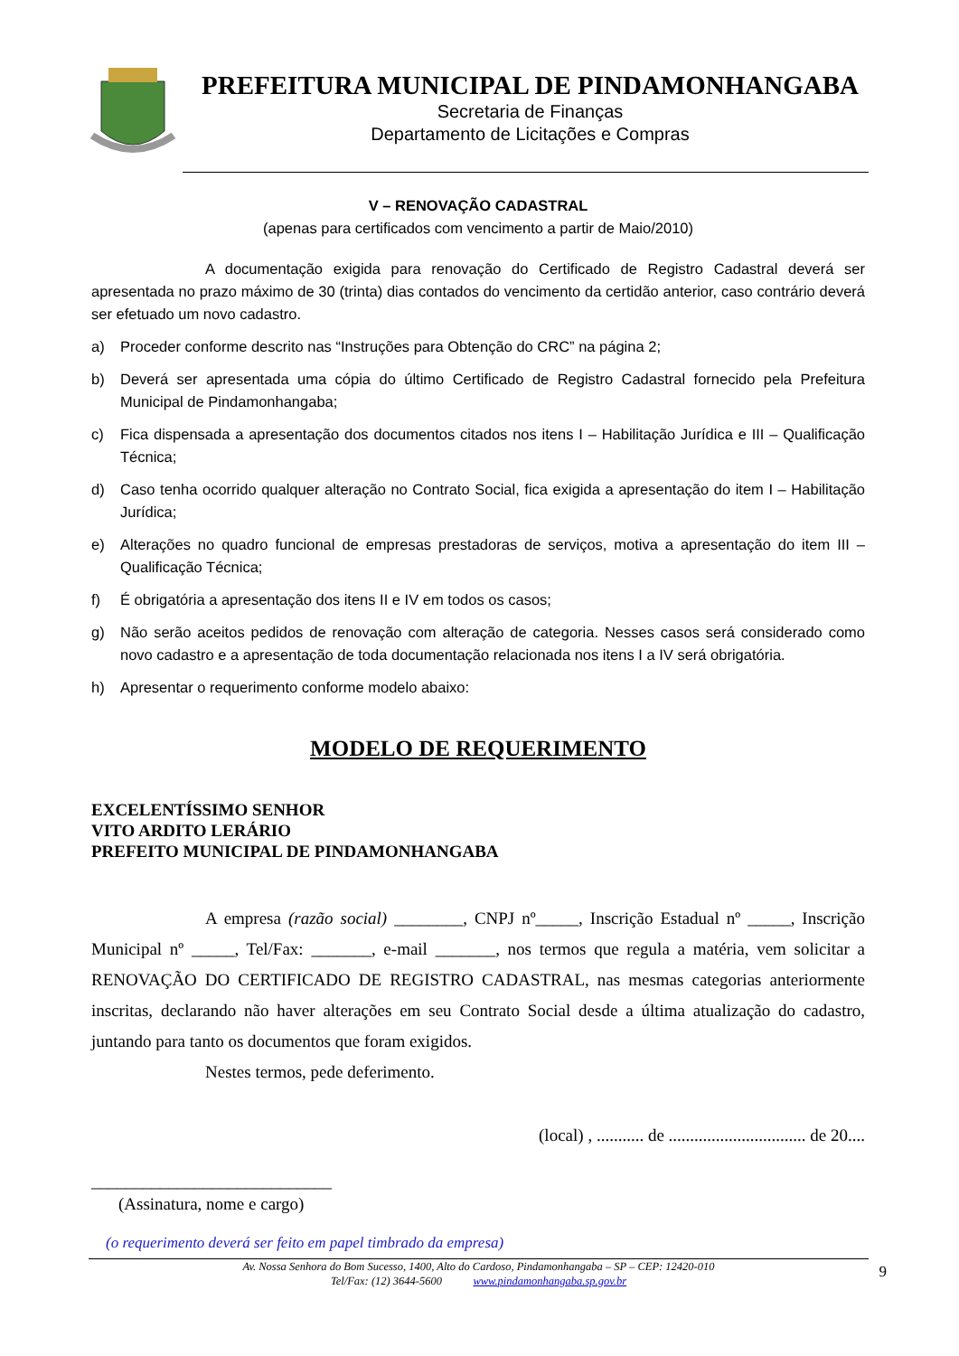PREFEITURA MUNICIPAL DE PINDAMONHANGABA
Secretaria de Finanças
Departamento de Licitações e Compras
V – RENOVAÇÃO CADASTRAL
(apenas para certificados com vencimento a partir de Maio/2010)
A documentação exigida para renovação do Certificado de Registro Cadastral deverá ser apresentada no prazo máximo de 30 (trinta) dias contados do vencimento da certidão anterior, caso contrário deverá ser efetuado um novo cadastro.
a) Proceder conforme descrito nas “Instruções para Obtenção do CRC” na página 2;
b) Deverá ser apresentada uma cópia do último Certificado de Registro Cadastral fornecido pela Prefeitura Municipal de Pindamonhangaba;
c) Fica dispensada a apresentação dos documentos citados nos itens I – Habilitação Jurídica e III – Qualificação Técnica;
d) Caso tenha ocorrido qualquer alteração no Contrato Social, fica exigida a apresentação do item I – Habilitação Jurídica;
e) Alterações no quadro funcional de empresas prestadoras de serviços, motiva a apresentação do item III – Qualificação Técnica;
f) É obrigatória a apresentação dos itens II e IV em todos os casos;
g) Não serão aceitos pedidos de renovação com alteração de categoria. Nesses casos será considerado como novo cadastro e a apresentação de toda documentação relacionada nos itens I a IV será obrigatória.
h) Apresentar o requerimento conforme modelo abaixo:
MODELO DE REQUERIMENTO
EXCELENTÍSSIMO SENHOR
VITO ARDITO LERÁRIO
PREFEITO MUNICIPAL DE PINDAMONHANGABA
A empresa (razão social) ________, CNPJ nº_____, Inscrição Estadual nº _____, Inscrição Municipal nº _____, Tel/Fax: _______, e-mail _______, nos termos que regula a matéria, vem solicitar a RENOVAÇÃO DO CERTIFICADO DE REGISTRO CADASTRAL, nas mesmas categorias anteriormente inscritas, declarando não haver alterações em seu Contrato Social desde a última atualização do cadastro, juntando para tanto os documentos que foram exigidos.
Nestes termos, pede deferimento.
(local) , ........... de ................................ de 20....
____________________________
(Assinatura, nome e cargo)
(o requerimento deverá ser feito em papel timbrado da empresa)
Av. Nossa Senhora do Bom Sucesso, 1400, Alto do Cardoso, Pindamonhangaba – SP – CEP: 12420-010
Tel/Fax: (12) 3644-5600 www.pindamonhangaba.sp.gov.br
9